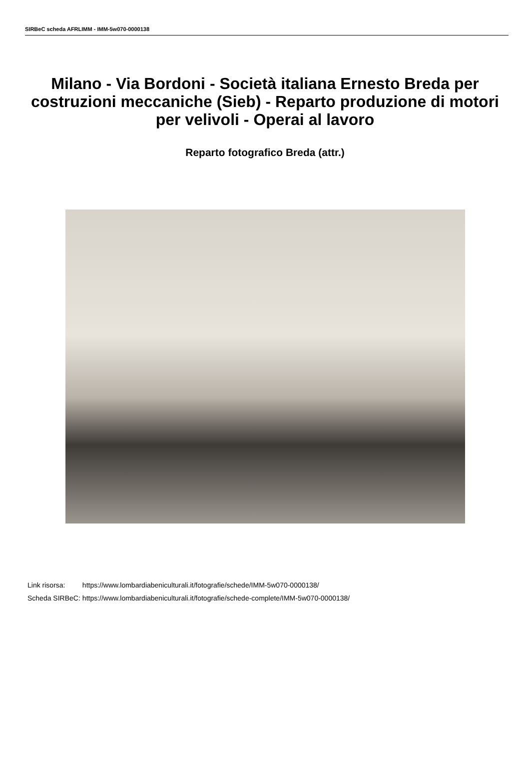SIRBeC scheda AFRLIMM - IMM-5w070-0000138
Milano - Via Bordoni - Società italiana Ernesto Breda per costruzioni meccaniche (Sieb) - Reparto produzione di motori per velivoli - Operai al lavoro
Reparto fotografico Breda (attr.)
| Link risorsa: | https://www.lombardiabeniculturali.it/fotografie/schede/IMM-5w070-0000138/ |
| Scheda SIRBeC: | https://www.lombardiabeniculturali.it/fotografie/schede-complete/IMM-5w070-0000138/ |